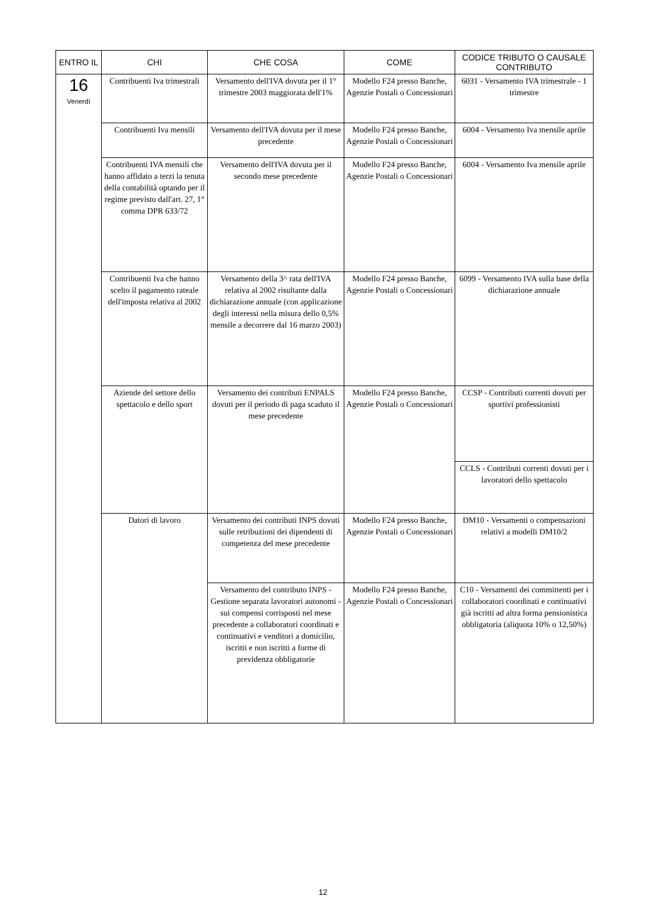| ENTRO IL | CHI | CHE COSA | COME | CODICE TRIBUTO O CAUSALE CONTRIBUTO |
| --- | --- | --- | --- | --- |
| 16 Venerdì | Contribuenti Iva trimestrali | Versamento dell'IVA dovuta per il 1° trimestre 2003 maggiorata dell'1% | Modello F24 presso Banche, Agenzie Postali o Concessionari | 6031 - Versamento IVA trimestrale - 1 trimestre |
| | Contribuenti Iva mensili | Versamento dell'IVA dovuta per il mese precedente | Modello F24 presso Banche, Agenzie Postali o Concessionari | 6004 - Versamento Iva mensile aprile |
| | Contribuenti IVA mensili che hanno affidato a terzi la tenuta della contabilità optando per il regime previsto dall'art. 27, 1° comma DPR 633/72 | Versamento dell'IVA dovuta per il secondo mese precedente | Modello F24 presso Banche, Agenzie Postali o Concessionari | 6004 - Versamento Iva mensile aprile |
| | Contribuenti Iva che hanno scelto il pagamento rateale dell'imposta relativa al 2002 | Versamento della 3^ rata dell'IVA relativa al 2002 risultante dalla dichiarazione annuale (con applicazione degli interessi nella misura dello 0,5% mensile a decorrere dal 16 marzo 2003) | Modello F24 presso Banche, Agenzie Postali o Concessionari | 6099 - Versamento IVA sulla base della dichiarazione annuale |
| | Aziende del settore dello spettacolo e dello sport | Versamento dei contributi ENPALS dovuti per il periodo di paga scaduto il mese precedente | Modello F24 presso Banche, Agenzie Postali o Concessionari | CCSP - Contributi correnti dovuti per sportivi professionisti |
| | | | | CCLS - Contributi correnti dovuti per i lavoratori dello spettacolo |
| | Datori di lavoro | Versamento dei contributi INPS dovuti sulle retribuzioni dei dipendenti di competenza del mese precedente | Modello F24 presso Banche, Agenzie Postali o Concessionari | DM10 - Versamenti o compensazioni relativi a modelli DM10/2 |
| | | Versamento del contributo INPS - Gestione separata lavoratori autonomi - sui compensi corrisposti nel mese precedente a collaboratori coordinati e continuativi e venditori a domicilio, iscritti e non iscritti a forme di previdenza obbligatorie | Modello F24 presso Banche, Agenzie Postali o Concessionari | C10 - Versamenti dei committenti per i collaboratori coordinati e continuativi già iscritti ad altra forma pensionistica obbligatoria (aliquota 10% o 12,50%) |
12